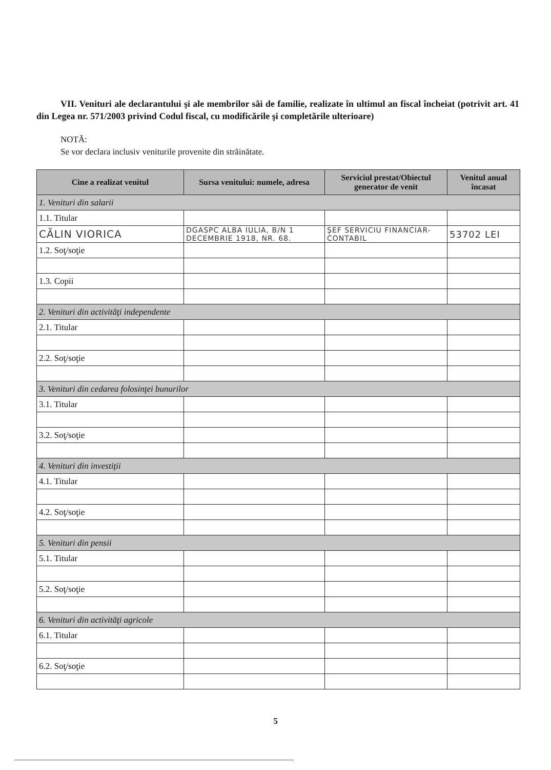VII. Venituri ale declarantului şi ale membrilor săi de familie, realizate în ultimul an fiscal încheiat (potrivit art. 41 din Legea nr. 571/2003 privind Codul fiscal, cu modificările şi completările ulterioare)
NOTĂ:
Se vor declara inclusiv veniturile provenite din străinătate.
| Cine a realizat venitul | Sursa venitului: numele, adresa | Serviciul prestat/Obiectul generator de venit | Venitul anual încasat |
| --- | --- | --- | --- |
| 1. Venituri din salarii | | | |
| 1.1. Titular | | | |
| CĂLIN VIORICA | DGASPC ALBA IULIA, B/N 1 DECEMBRIE 1918, NR. 68. | ŞEF SERVICIU FINANCIAR-CONTABIL | 53702 LEI |
| 1.2. Soţ/soţie | | | |
| 1.3. Copii | | | |
| 2. Venituri din activităţi independente | | | |
| 2.1. Titular | | | |
| 2.2. Soţ/soţie | | | |
| 3. Venituri din cedarea folosinţei bunurilor | | | |
| 3.1. Titular | | | |
| 3.2. Soţ/soţie | | | |
| 4. Venituri din investiţii | | | |
| 4.1. Titular | | | |
| 4.2. Soţ/soţie | | | |
| 5. Venituri din pensii | | | |
| 5.1. Titular | | | |
| 5.2. Soţ/soţie | | | |
| 6. Venituri din activităţi agricole | | | |
| 6.1. Titular | | | |
| 6.2. Soţ/soţie | | | |
5